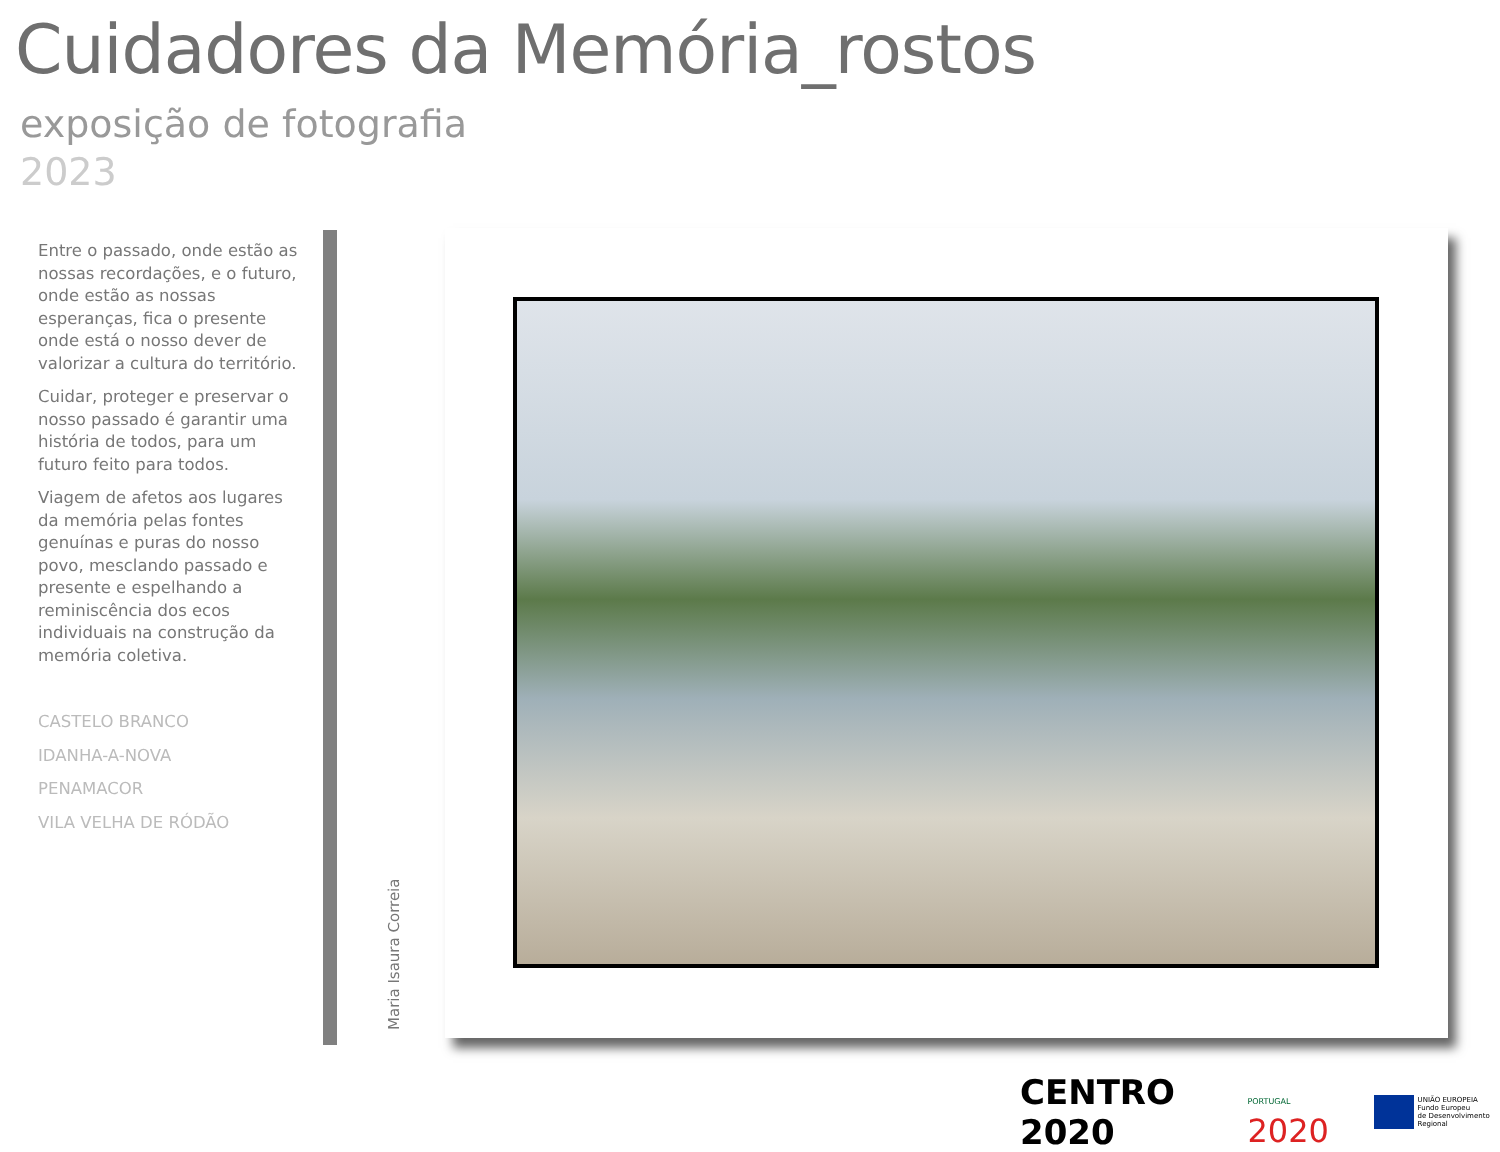Cuidadores da Memória_rostos
exposição de fotografia
2023
Entre o passado, onde estão as nossas recordações, e o futuro, onde estão as nossas esperanças, fica o presente onde está o nosso dever de valorizar a cultura do território.
Cuidar, proteger e preservar o nosso passado é garantir uma história de todos, para um futuro feito para todos.
Viagem de afetos aos lugares da memória pelas fontes genuínas e puras do nosso povo, mesclando passado e presente e espelhando a reminiscência dos ecos individuais na construção da memória coletiva.
CASTELO BRANCO
IDANHA-A-NOVA
PENAMACOR
VILA VELHA DE RÓDÃO
Maria Isaura Correia
CENTRO 2020 PORTUGAL 2020 UNIÃO EUROPEIA
Fundo Europeu
de Desenvolvimento Regional